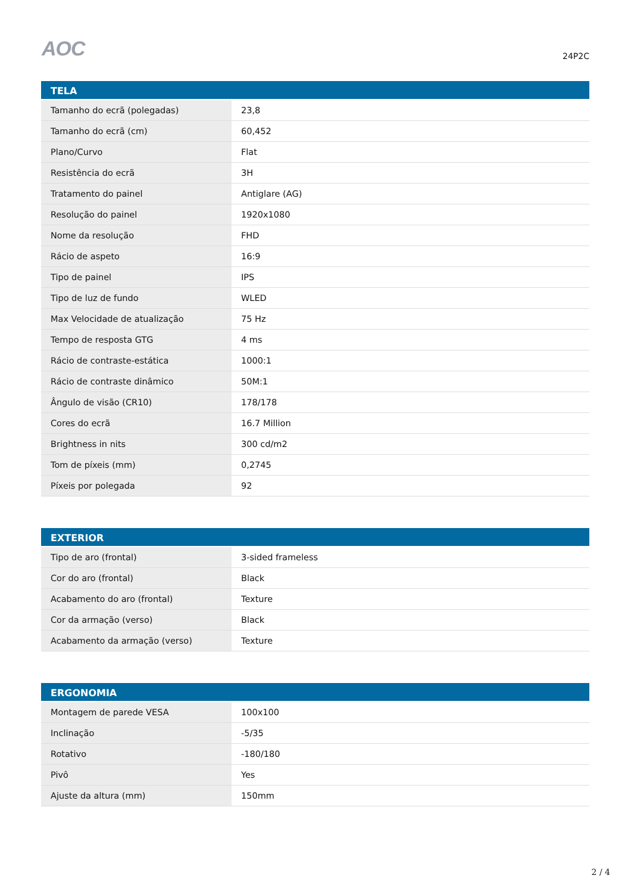AOC
24P2C
| TELA | |
| --- | --- |
| Tamanho do ecrã (polegadas) | 23,8 |
| Tamanho do ecrã (cm) | 60,452 |
| Plano/Curvo | Flat |
| Resistência do ecrã | 3H |
| Tratamento do painel | Antiglare (AG) |
| Resolução do painel | 1920x1080 |
| Nome da resolução | FHD |
| Rácio de aspeto | 16:9 |
| Tipo de painel | IPS |
| Tipo de luz de fundo | WLED |
| Max Velocidade de atualização | 75 Hz |
| Tempo de resposta GTG | 4 ms |
| Rácio de contraste-estática | 1000:1 |
| Rácio de contraste dinâmico | 50M:1 |
| Ângulo de visão (CR10) | 178/178 |
| Cores do ecrã | 16.7 Million |
| Brightness in nits | 300 cd/m2 |
| Tom de píxeis (mm) | 0,2745 |
| Píxeis por polegada | 92 |
| EXTERIOR | |
| --- | --- |
| Tipo de aro (frontal) | 3-sided frameless |
| Cor do aro (frontal) | Black |
| Acabamento do aro (frontal) | Texture |
| Cor da armação (verso) | Black |
| Acabamento da armação (verso) | Texture |
| ERGONOMIA | |
| --- | --- |
| Montagem de parede VESA | 100x100 |
| Inclinação | -5/35 |
| Rotativo | -180/180 |
| Pivô | Yes |
| Ajuste da altura (mm) | 150mm |
2 / 4